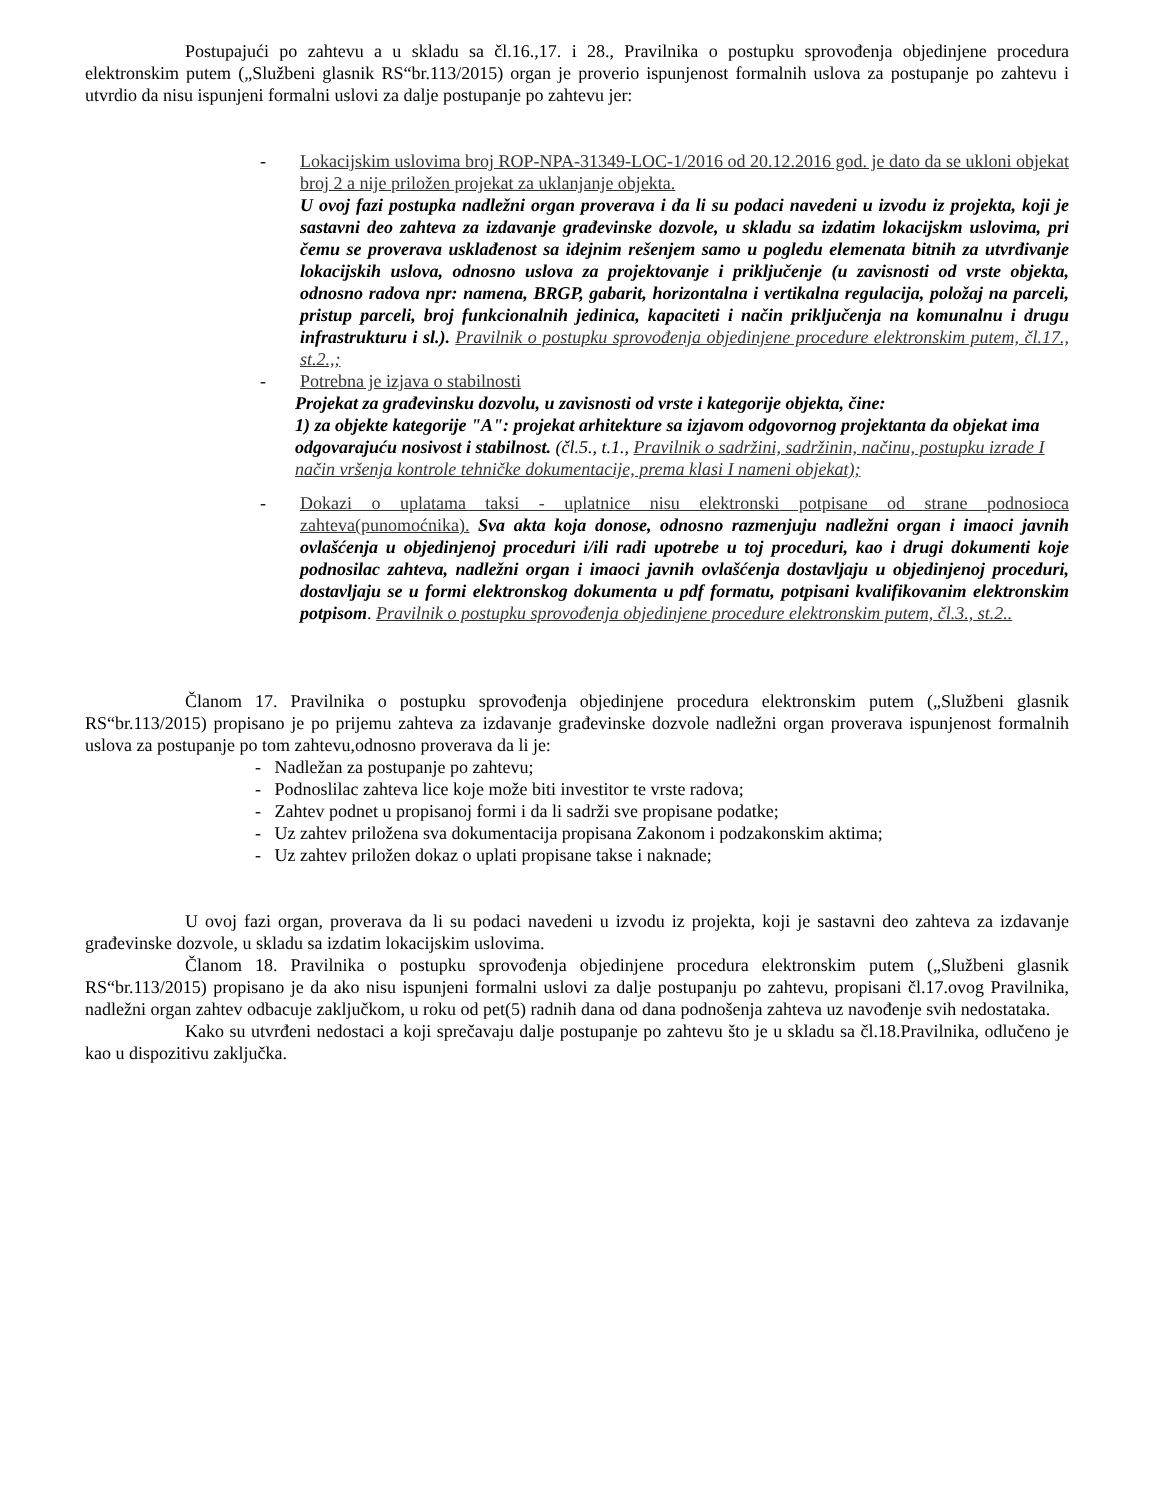Postupajući po zahtevu a u skladu sa čl.16.,17. i 28., Pravilnika o postupku sprovođenja objedinjene procedura elektronskim putem („Službeni glasnik RS“br.113/2015) organ je proverio ispunjenost formalnih uslova za postupanje po zahtevu i utvrdio da nisu ispunjeni formalni uslovi za dalje postupanje po zahtevu jer:
- Lokacijskim uslovima broj ROP-NPA-31349-LOC-1/2016 od 20.12.2016 god. je dato da se ukloni objekat broj 2 a nije priložen projekat za uklanjanje objekta.
U ovoj fazi postupka nadležni organ proverava i da li su podaci navedeni u izvodu iz projekta, koji je sastavni deo zahteva za izdavanje građevinske dozvole, u skladu sa izdatim lokacijskm uslovima, pri čemu se proverava usklađenost sa idejnim rešenjem samo u pogledu elemenata bitnih za utvrđivanje lokacijskih uslova, odnosno uslova za projektovanje i priključenje (u zavisnosti od vrste objekta, odnosno radova npr: namena, BRGP, gabarit, horizontalna i vertikalna regulacija, položaj na parceli, pristup parceli, broj funkcionalnih jedinica, kapaciteti i način priključenja na komunalnu i drugu infrastrukturu i sl.). Pravilnik o postupku sprovođenja objedinjene procedure elektronskim putem, čl.17., st.2.,;
- Potrebna je izjava o stabilnosti
Projekat za građevinsku dozvolu, u zavisnosti od vrste i kategorije objekta, čine:
1) za objekte kategorije "A": projekat arhitekture sa izjavom odgovornog projektanta da objekat ima odgovarajuću nosivost i stabilnost. (čl.5., t.1., Pravilnik o sadržini, sadržinin, načinu, postupku izrade I način vršenja kontrole tehničke dokumentacije, prema klasi I nameni objekat);
- Dokazi o uplatama taksi - uplatnice nisu elektronski potpisane od strane podnosioca zahteva(punomoćnika). Sva akta koja donose, odnosno razmenjuju nadležni organ i imaoci javnih ovlašćenja u objedinjenoj proceduri i/ili radi upotrebe u toj proceduri, kao i drugi dokumenti koje podnosilac zahteva, nadležni organ i imaoci javnih ovlašćenja dostavljaju u objedinjenoj proceduri, dostavljaju se u formi elektronskog dokumenta u pdf formatu, potpisani kvalifikovanim elektronskim potpisom. Pravilnik o postupku sprovođenja objedinjene procedure elektronskim putem, čl.3., st.2..
Članom 17. Pravilnika o postupku sprovođenja objedinjene procedura elektronskim putem („Službeni glasnik RS“br.113/2015) propisano je po prijemu zahteva za izdavanje građevinske dozvole nadležni organ proverava ispunjenost formalnih uslova za postupanje po tom zahtevu,odnosno proverava da li je:
- Nadležan za postupanje po zahtevu;
- Podnoslilac zahteva lice koje može biti investitor te vrste radova;
- Zahtev podnet u propisanoj formi i da li sadrži sve propisane podatke;
- Uz zahtev priložena sva dokumentacija propisana Zakonom i podzakonskim aktima;
- Uz zahtev priložen dokaz o uplati propisane takse i naknade;
U ovoj fazi organ, proverava da li su podaci navedeni u izvodu iz projekta, koji je sastavni deo zahteva za izdavanje građevinske dozvole, u skladu sa izdatim lokacijskim uslovima.
Članom 18. Pravilnika o postupku sprovođenja objedinjene procedura elektronskim putem („Službeni glasnik RS“br.113/2015) propisano je da ako nisu ispunjeni formalni uslovi za dalje postupanju po zahtevu, propisani čl.17.ovog Pravilnika, nadležni organ zahtev odbacuje zaključkom, u roku od pet(5) radnih dana od dana podnošenja zahteva uz navođenje svih nedostataka.
Kako su utvrđeni nedostaci a koji sprečavaju dalje postupanje po zahtevu što je u skladu sa čl.18.Pravilnika, odlučeno je kao u dispozitivu zaključka.